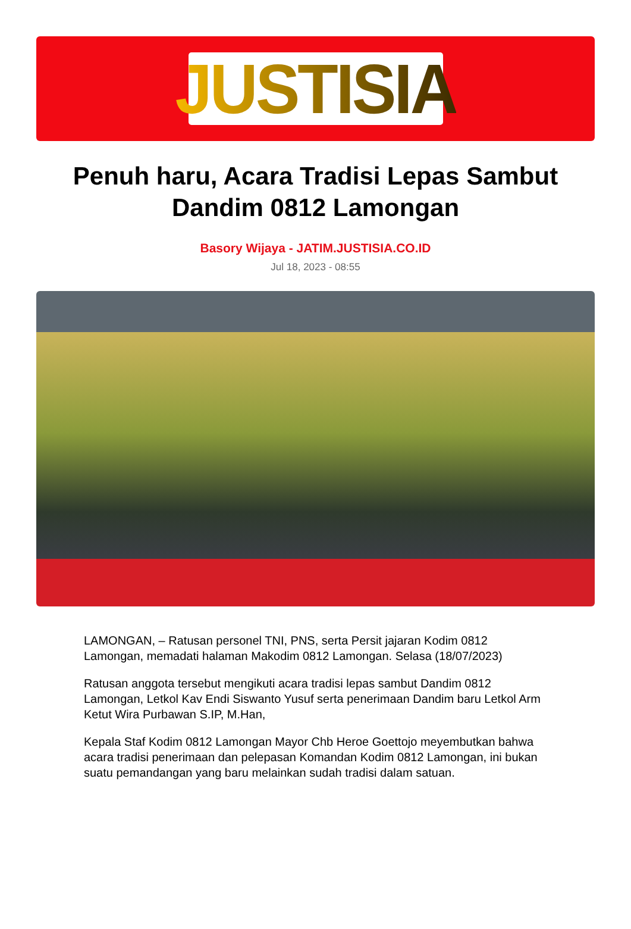JUSTISIA
Penuh haru, Acara Tradisi Lepas Sambut Dandim 0812 Lamongan
Basory Wijaya - JATIM.JUSTISIA.CO.ID
Jul 18, 2023 - 08:55
LAMONGAN, – Ratusan personel TNI, PNS, serta Persit jajaran Kodim 0812 Lamongan, memadati halaman Makodim 0812 Lamongan. Selasa (18/07/2023)
Ratusan anggota tersebut mengikuti acara tradisi lepas sambut Dandim 0812 Lamongan, Letkol Kav Endi Siswanto Yusuf serta penerimaan Dandim baru Letkol Arm Ketut Wira Purbawan S.IP, M.Han,
Kepala Staf Kodim 0812 Lamongan Mayor Chb Heroe Goettojo meyembutkan bahwa acara tradisi penerimaan dan pelepasan Komandan Kodim 0812 Lamongan, ini bukan suatu pemandangan yang baru melainkan sudah tradisi dalam satuan.